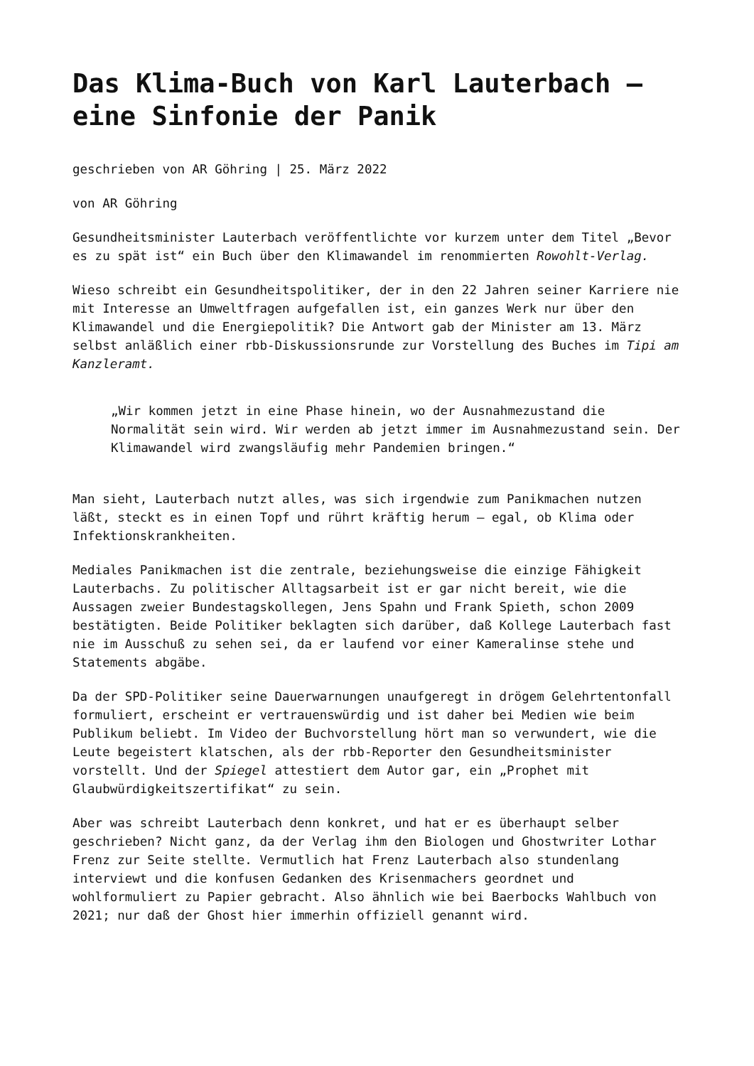Das Klima-Buch von Karl Lauterbach – eine Sinfonie der Panik
geschrieben von AR Göhring | 25. März 2022
von AR Göhring
Gesundheitsminister Lauterbach veröffentlichte vor kurzem unter dem Titel „Bevor es zu spät ist“ ein Buch über den Klimawandel im renommierten Rowohlt-Verlag.
Wieso schreibt ein Gesundheitspolitiker, der in den 22 Jahren seiner Karriere nie mit Interesse an Umweltfragen aufgefallen ist, ein ganzes Werk nur über den Klimawandel und die Energiepolitik? Die Antwort gab der Minister am 13. März selbst anläßlich einer rbb-Diskussionsrunde zur Vorstellung des Buches im Tipi am Kanzleramt.
„Wir kommen jetzt in eine Phase hinein, wo der Ausnahmezustand die Normalität sein wird. Wir werden ab jetzt immer im Ausnahmezustand sein. Der Klimawandel wird zwangsläufig mehr Pandemien bringen.“
Man sieht, Lauterbach nutzt alles, was sich irgendwie zum Panikmachen nutzen läßt, steckt es in einen Topf und rührt kräftig herum – egal, ob Klima oder Infektionskrankheiten.
Mediales Panikmachen ist die zentrale, beziehungsweise die einzige Fähigkeit Lauterbachs. Zu politischer Alltagsarbeit ist er gar nicht bereit, wie die Aussagen zweier Bundestagskollegen, Jens Spahn und Frank Spieth, schon 2009 bestätigten. Beide Politiker beklagten sich darüber, daß Kollege Lauterbach fast nie im Ausschuß zu sehen sei, da er laufend vor einer Kameralinse stehe und Statements abgäbe.
Da der SPD-Politiker seine Dauerwarnungen unaufgeregt in drögem Gelehrtentonfall formuliert, erscheint er vertrauenswürdig und ist daher bei Medien wie beim Publikum beliebt. Im Video der Buchvorstellung hört man so verwundert, wie die Leute begeistert klatschen, als der rbb-Reporter den Gesundheitsminister vorstellt. Und der Spiegel attestiert dem Autor gar, ein „Prophet mit Glaubwürdigkeitszertifikat“ zu sein.
Aber was schreibt Lauterbach denn konkret, und hat er es überhaupt selber geschrieben? Nicht ganz, da der Verlag ihm den Biologen und Ghostwriter Lothar Frenz zur Seite stellte. Vermutlich hat Frenz Lauterbach also stundenlang interviewt und die konfusen Gedanken des Krisenmachers geordnet und wohlformuliert zu Papier gebracht. Also ähnlich wie bei Baerbocks Wahlbuch von 2021; nur daß der Ghost hier immerhin offiziell genannt wird.